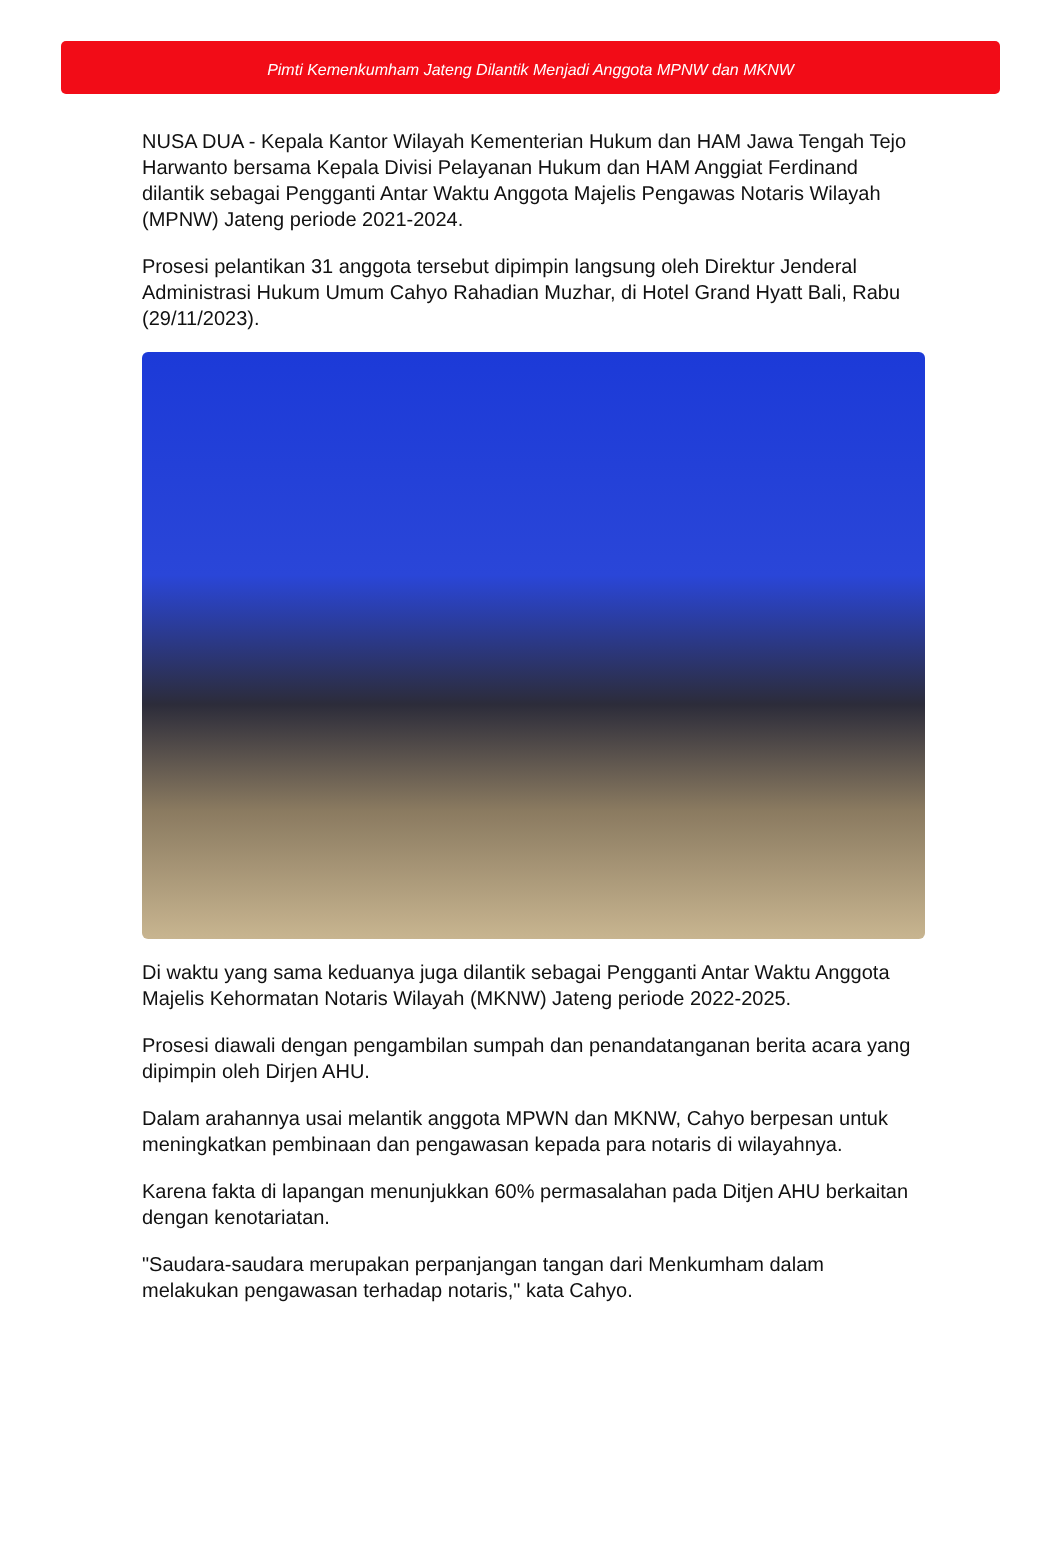Pimti Kemenkumham Jateng Dilantik Menjadi Anggota MPNW dan MKNW
NUSA DUA - Kepala Kantor Wilayah Kementerian Hukum dan HAM Jawa Tengah Tejo Harwanto bersama Kepala Divisi Pelayanan Hukum dan HAM Anggiat Ferdinand dilantik sebagai Pengganti Antar Waktu Anggota Majelis Pengawas Notaris Wilayah (MPNW) Jateng periode 2021-2024.
Prosesi pelantikan 31 anggota tersebut dipimpin langsung oleh Direktur Jenderal Administrasi Hukum Umum Cahyo Rahadian Muzhar, di Hotel Grand Hyatt Bali, Rabu (29/11/2023).
Di waktu yang sama keduanya juga dilantik sebagai Pengganti Antar Waktu Anggota Majelis Kehormatan Notaris Wilayah (MKNW) Jateng periode 2022-2025.
Prosesi diawali dengan pengambilan sumpah dan penandatanganan berita acara yang dipimpin oleh Dirjen AHU.
Dalam arahannya usai melantik anggota MPWN dan MKNW, Cahyo berpesan untuk meningkatkan pembinaan dan pengawasan kepada para notaris di wilayahnya.
Karena fakta di lapangan menunjukkan 60% permasalahan pada Ditjen AHU berkaitan dengan kenotariatan.
"Saudara-saudara merupakan perpanjangan tangan dari Menkumham dalam melakukan pengawasan terhadap notaris," kata Cahyo.